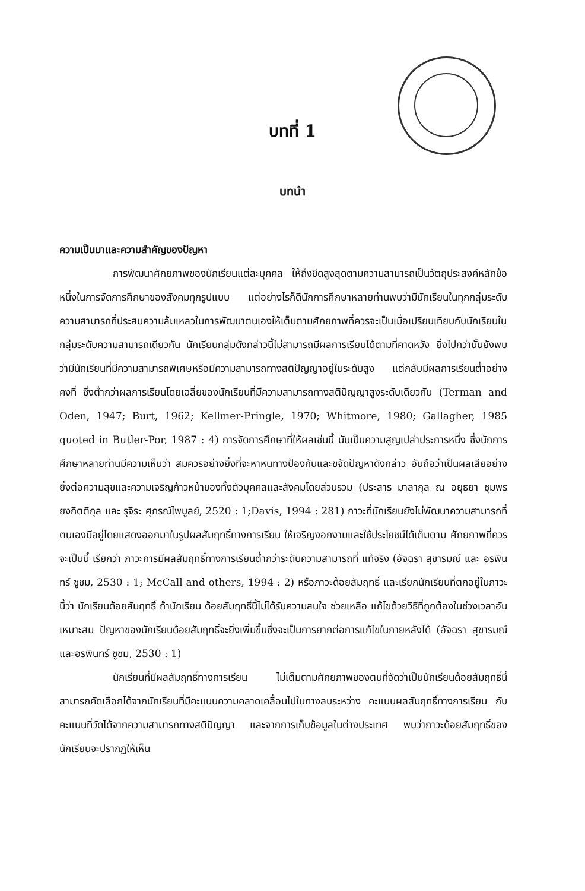บทที่ 1
บทนำ
ความเป็นมาและความสำคัญของปัญหา
การพัฒนาศักยภาพของนักเรียนแต่ละบุคคล ให้ถึงขีดสูงสุดตามความสามารถเป็นวัตถุประสงค์หลักข้อหนึ่งในการจัดการศึกษาของสังคมทุกรูปแบบ แต่อย่างไรก็ดีนักการศึกษาหลายท่านพบว่ามีนักเรียนในทุกกลุ่มระดับความสามารถที่ประสบความล้มเหลวในการพัฒนาตนเองให้เต็มตามศักยภาพที่ควรจะเป็นเมื่อเปรียบเทียบกับนักเรียนในกลุ่มระดับความสามารถเดียวกัน นักเรียนกลุ่มดังกล่าวนี้ไม่สามารถมีผลการเรียนได้ตามที่คาดหวัง ยิ่งไปกว่านั้นยังพบว่ามีนักเรียนที่มีความสามารถพิเศษหรือมีความสามารถทางสติปัญญาอยู่ในระดับสูง แต่กลับมีผลการเรียนต่ำอย่างคงที่ ซึ่งต่ำกว่าผลการเรียนโดยเฉลี่ยของนักเรียนที่มีความสามารถทางสติปัญญาสูงระดับเดียวกัน (Terman and Oden, 1947; Burt, 1962; Kellmer-Pringle, 1970; Whitmore, 1980; Gallagher, 1985 quoted in Butler-Por, 1987 : 4) การจัดการศึกษาที่ให้ผลเช่นนี้ นับเป็นความสูญเปล่าประการหนึ่ง ซึ่งนักการศึกษาหลายท่านมีความเห็นว่า สมควรอย่างยิ่งที่จะหาหนทางป้องกันและขจัดปัญหาดังกล่าว อันถือว่าเป็นผลเสียอย่างยิ่งต่อความสุขและความเจริญก้าวหน้าของทั้งตัวบุคคลและสังคมโดยส่วนรวม (ประสาร มาลากุล ณ อยุธยา ชุมพร ยงกิตติกุล และ รุจิระ ศุภรณ์ไพบูลย์, 2520 : 1;Davis, 1994 : 281) ภาวะที่นักเรียนยังไม่พัฒนาความสามารถที่ตนเองมีอยู่โดยแสดงออกมาในรูปผลสัมฤทธิ์ทางการเรียน ให้เจริญงอกงามและใช้ประโยชน์ได้เต็มตาม ศักยภาพที่ควรจะเป็นนี้ เรียกว่า ภาวะการมีผลสัมฤทธิ์ทางการเรียนต่ำกว่าระดับความสามารถที่ แท้จริง (อัจฉรา สุขารมณ์ และ อรพินทร์ ชูชม, 2530 : 1; McCall and others, 1994 : 2) หรือภาวะด้อยสัมฤทธิ์ และเรียกนักเรียนที่ตกอยู่ในภาวะนี้ว่า นักเรียนด้อยสัมฤทธิ์ ถ้านักเรียน ด้อยสัมฤทธิ์นี้ไม่ได้รับความสนใจ ช่วยเหลือ แก้ไขด้วยวิธีที่ถูกต้องในช่วงเวลาอันเหมาะสม ปัญหาของนักเรียนด้อยสัมฤทธิ์จะยิ่งเพิ่มขึ้นซึ่งจะเป็นการยากต่อการแก้ไขในภายหลังได้ (อัจฉรา สุขารมณ์ และอรพินทร์ ชูชม, 2530 : 1)
นักเรียนที่มีผลสัมฤทธิ์ทางการเรียน ไม่เต็มตามศักยภาพของตนที่จัดว่าเป็นนักเรียนด้อยสัมฤทธิ์นี้สามารถคัดเลือกได้จากนักเรียนที่มีคะแนนความคลาดเคลื่อนไปในทางลบระหว่าง คะแนนผลสัมฤทธิ์ทางการเรียน กับคะแนนที่วัดได้จากความสามารถทางสติปัญญา และจากการเก็บข้อมูลในต่างประเทศ พบว่าภาวะด้อยสัมฤทธิ์ของนักเรียนจะปรากฏให้เห็น